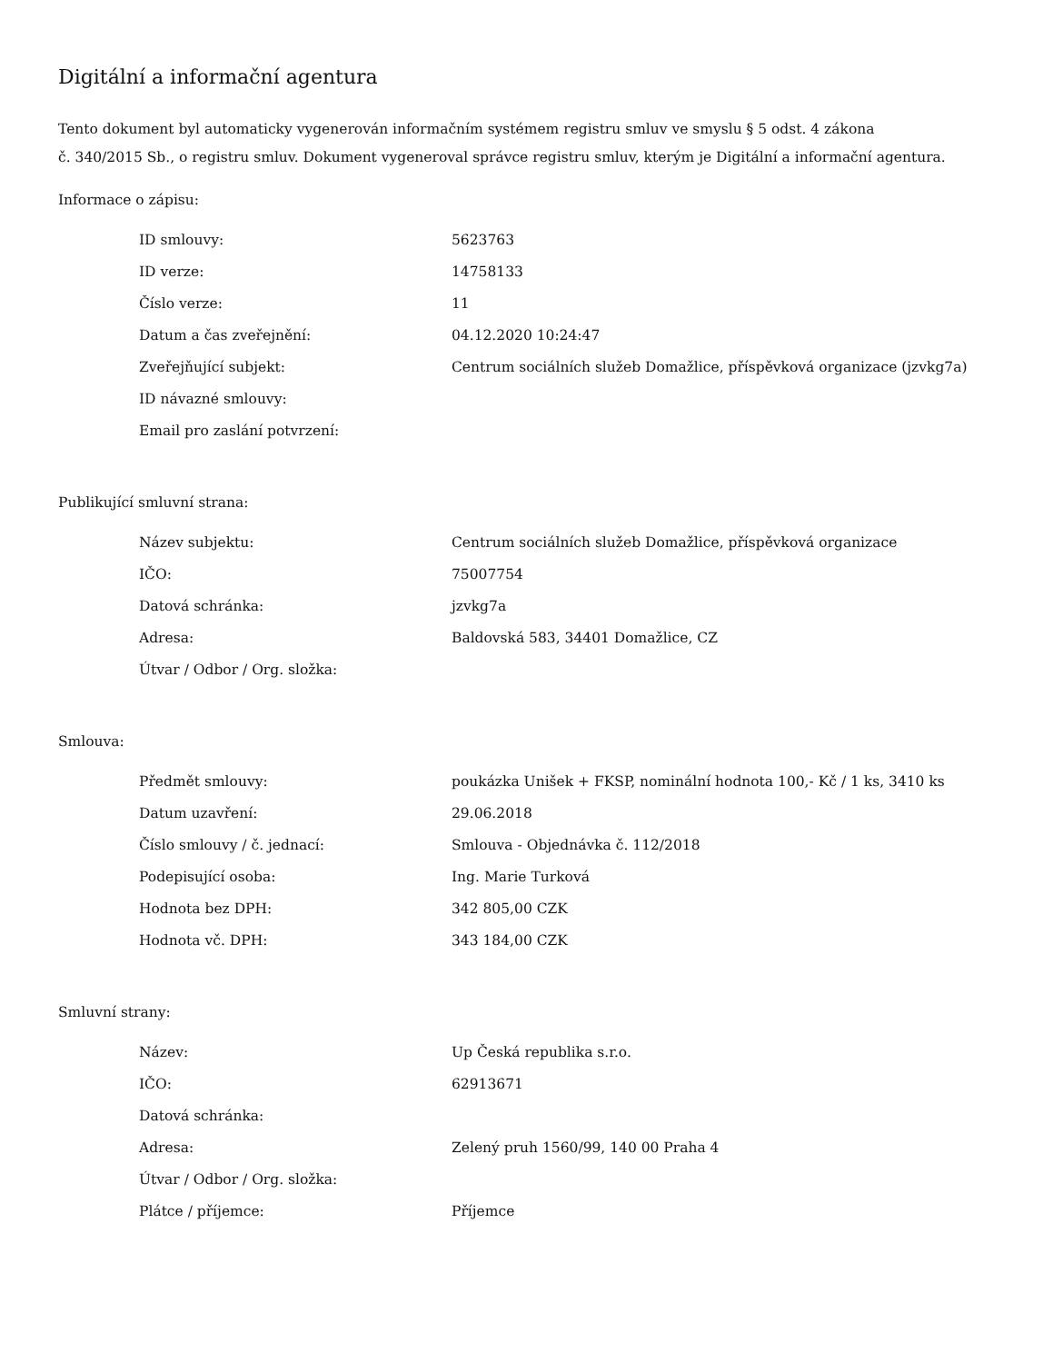Digitální a informační agentura
Tento dokument byl automaticky vygenerován informačním systémem registru smluv ve smyslu § 5 odst. 4 zákona
č. 340/2015 Sb., o registru smluv. Dokument vygeneroval správce registru smluv, kterým je Digitální a informační agentura.
Informace o zápisu:
| ID smlouvy: | 5623763 |
| ID verze: | 14758133 |
| Číslo verze: | 11 |
| Datum a čas zveřejnění: | 04.12.2020 10:24:47 |
| Zveřejňující subjekt: | Centrum sociálních služeb Domažlice, příspěvková organizace (jzvkg7a) |
| ID návazné smlouvy: | |
| Email pro zaslání potvrzení: | |
Publikující smluvní strana:
| Název subjektu: | Centrum sociálních služeb Domažlice, příspěvková organizace |
| IČO: | 75007754 |
| Datová schránka: | jzvkg7a |
| Adresa: | Baldovská 583, 34401 Domažlice, CZ |
| Útvar / Odbor / Org. složka: | |
Smlouva:
| Předmět smlouvy: | poukázka Unišek + FKSP, nominální hodnota 100,- Kč / 1 ks, 3410 ks |
| Datum uzavření: | 29.06.2018 |
| Číslo smlouvy / č. jednací: | Smlouva - Objednávka č. 112/2018 |
| Podepisující osoba: | Ing. Marie Turková |
| Hodnota bez DPH: | 342 805,00 CZK |
| Hodnota vč. DPH: | 343 184,00 CZK |
Smluvní strany:
| Název: | Up Česká republika s.r.o. |
| IČO: | 62913671 |
| Datová schránka: | |
| Adresa: | Zelený pruh 1560/99, 140 00 Praha 4 |
| Útvar / Odbor / Org. složka: | |
| Plátce / příjemce: | Příjemce |